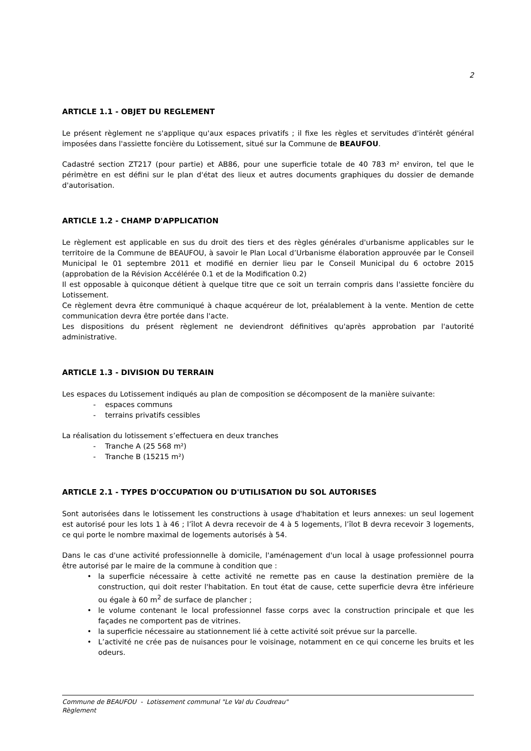2
ARTICLE 1.1 - OBJET DU REGLEMENT
Le présent règlement ne s'applique qu'aux espaces privatifs ; il fixe les règles et servitudes d'intérêt général imposées dans l'assiette foncière du Lotissement, situé sur la Commune de BEAUFOU.
Cadastré section ZT217 (pour partie) et AB86, pour une superficie totale de 40 783 m² environ, tel que le périmètre en est défini sur le plan d'état des lieux et autres documents graphiques du dossier de demande d'autorisation.
ARTICLE 1.2 - CHAMP D'APPLICATION
Le règlement est applicable en sus du droit des tiers et des règles générales d'urbanisme applicables sur le territoire de la Commune de BEAUFOU, à savoir le Plan Local d’Urbanisme élaboration approuvée par le Conseil Municipal le 01 septembre 2011 et modifié en dernier lieu par le Conseil Municipal du 6 octobre 2015 (approbation de la Révision Accélérée 0.1 et de la Modification 0.2)
Il est opposable à quiconque détient à quelque titre que ce soit un terrain compris dans l'assiette foncière du Lotissement.
Ce règlement devra être communiqué à chaque acquéreur de lot, préalablement à la vente. Mention de cette communication devra être portée dans l'acte.
Les dispositions du présent règlement ne deviendront définitives qu'après approbation par l'autorité administrative.
ARTICLE 1.3 - DIVISION DU TERRAIN
Les espaces du Lotissement indiqués au plan de composition se décomposent de la manière suivante:
- espaces communs
- terrains privatifs cessibles
La réalisation du lotissement s’effectuera en deux tranches
- Tranche A (25 568 m²)
- Tranche B (15215 m²)
ARTICLE 2.1 - TYPES D'OCCUPATION OU D'UTILISATION DU SOL AUTORISES
Sont autorisées dans le lotissement les constructions à usage d'habitation et leurs annexes: un seul logement est autorisé pour les lots 1 à 46 ; l’îlot A devra recevoir de 4 à 5 logements, l’îlot B devra recevoir 3 logements, ce qui porte le nombre maximal de logements autorisés à 54.
Dans le cas d'une activité professionnelle à domicile, l'aménagement d'un local à usage professionnel pourra être autorisé par le maire de la commune à condition que :
• la superficie nécessaire à cette activité ne remette pas en cause la destination première de la construction, qui doit rester l'habitation. En tout état de cause, cette superficie devra être inférieure ou égale à 60 m<sup>2</sup> de surface de plancher ;
• le volume contenant le local professionnel fasse corps avec la construction principale et que les façades ne comportent pas de vitrines.
• la superficie nécessaire au stationnement lié à cette activité soit prévue sur la parcelle.
• L’activité ne crée pas de nuisances pour le voisinage, notamment en ce qui concerne les bruits et les odeurs.
Commune de BEAUFOU - Lotissement communal "Le Val du Coudreau"
Règlement